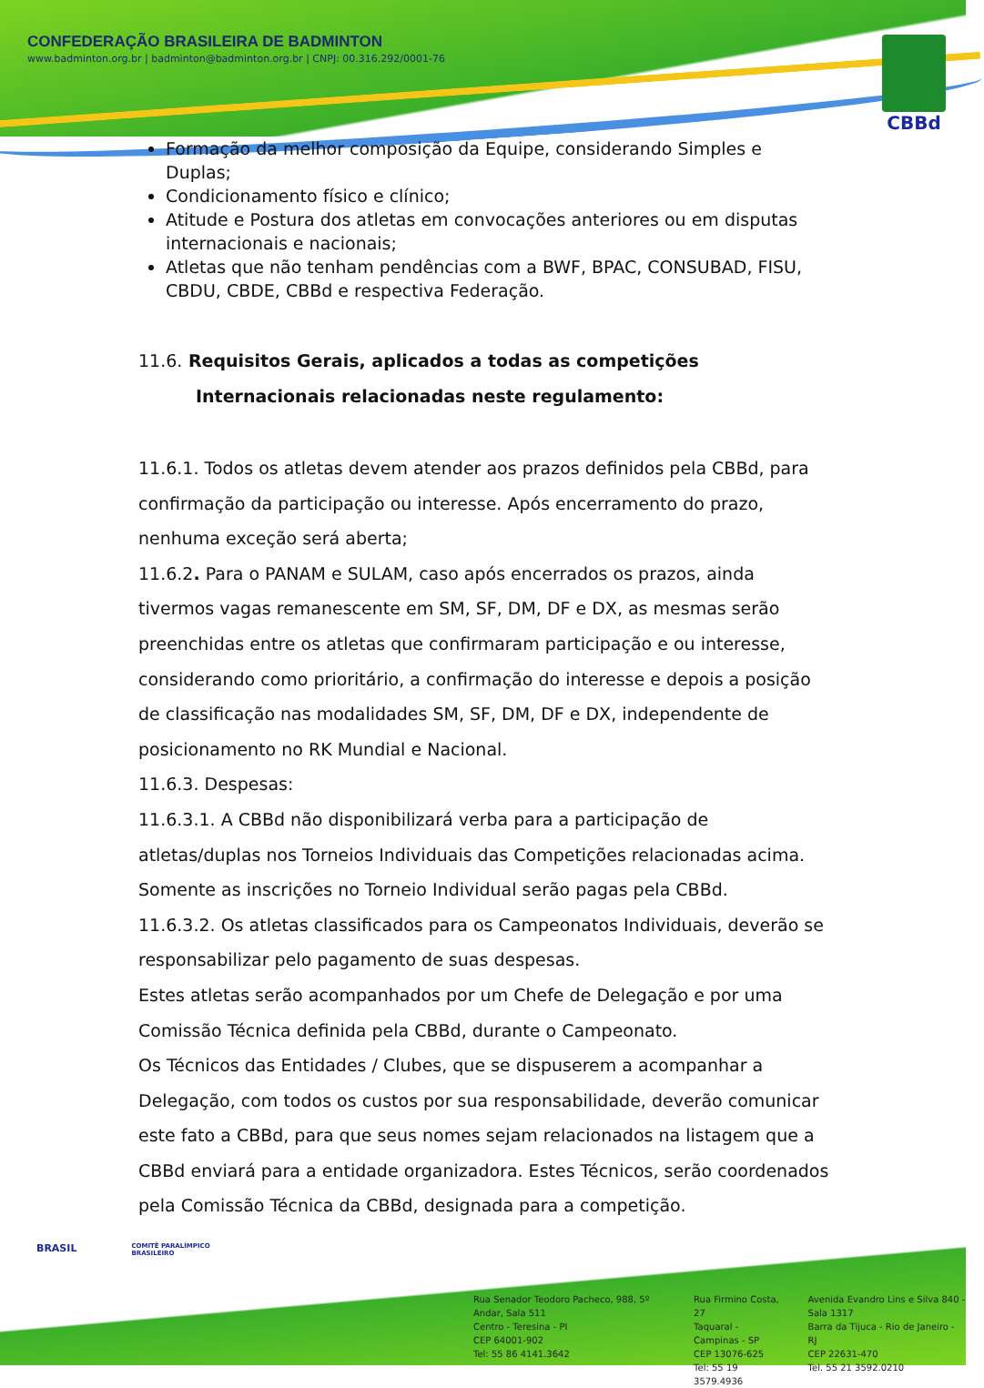CONFEDERAÇÃO BRASILEIRA DE BADMINTON
www.badminton.org.br | badminton@badminton.org.br | CNPJ: 00.316.292/0001-76
CBBd
Formação da melhor composição da Equipe, considerando Simples e Duplas;
Condicionamento físico e clínico;
Atitude e Postura dos atletas em convocações anteriores ou em disputas internacionais e nacionais;
Atletas que não tenham pendências com a BWF, BPAC, CONSUBAD, FISU, CBDU, CBDE, CBBd e respectiva Federação.
11.6. Requisitos Gerais, aplicados a todas as competições
Internacionais relacionadas neste regulamento:
11.6.1. Todos os atletas devem atender aos prazos definidos pela CBBd, para confirmação da participação ou interesse. Após encerramento do prazo, nenhuma exceção será aberta;
11.6.2. Para o PANAM e SULAM, caso após encerrados os prazos, ainda tivermos vagas remanescente em SM, SF, DM, DF e DX, as mesmas serão preenchidas entre os atletas que confirmaram participação e ou interesse, considerando como prioritário, a confirmação do interesse e depois a posição de classificação nas modalidades SM, SF, DM, DF e DX, independente de posicionamento no RK Mundial e Nacional.
11.6.3. Despesas:
11.6.3.1. A CBBd não disponibilizará verba para a participação de atletas/duplas nos Torneios Individuais das Competições relacionadas acima. Somente as inscrições no Torneio Individual serão pagas pela CBBd.
11.6.3.2. Os atletas classificados para os Campeonatos Individuais, deverão se responsabilizar pelo pagamento de suas despesas.
Estes atletas serão acompanhados por um Chefe de Delegação e por uma Comissão Técnica definida pela CBBd, durante o Campeonato.
Os Técnicos das Entidades / Clubes, que se dispuserem a acompanhar a Delegação, com todos os custos por sua responsabilidade, deverão comunicar este fato a CBBd, para que seus nomes sejam relacionados na listagem que a CBBd enviará para a entidade organizadora. Estes Técnicos, serão coordenados pela Comissão Técnica da CBBd, designada para a competição.
BRASIL COMITÊ PARALÍMPICO
BRASILEIRO
Rua Senador Teodoro Pacheco, 988, 5º Andar, Sala 511
Centro - Teresina - PI
CEP 64001-902
Tel: 55 86 4141.3642
Rua Firmino Costa, 27
Taquaral - Campinas - SP
CEP 13076-625
Tel: 55 19 3579.4936
Avenida Evandro Lins e Silva 840 - Sala 1317
Barra da Tijuca - Rio de Janeiro - RJ
CEP 22631-470
Tel. 55 21 3592.0210